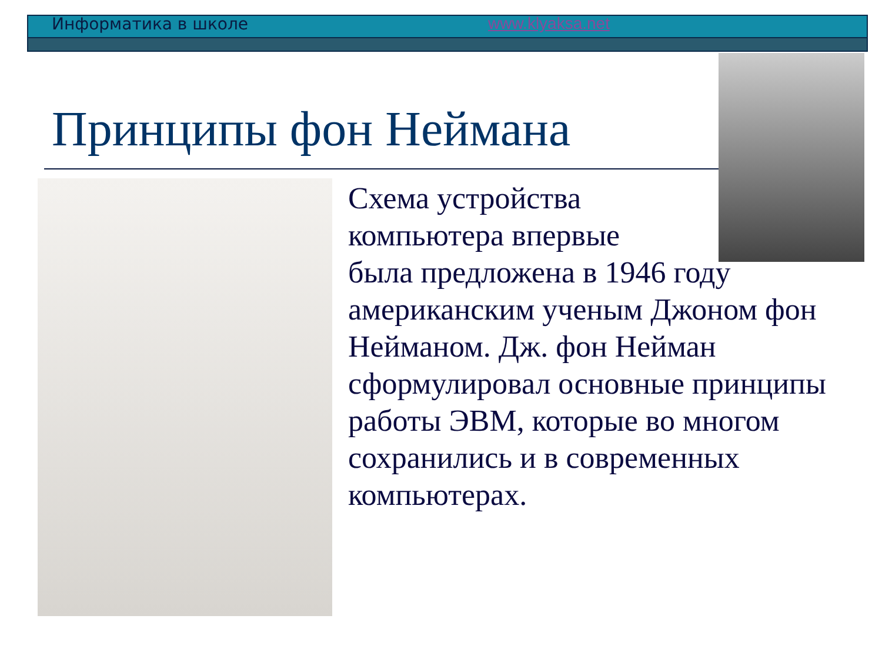Информатика в школе www.klyaksa.net
Принципы фон Неймана
Схема устройства
компьютера впервые
была предложена в 1946 году американским ученым Джоном фон Нейманом. Дж. фон Нейман сформулировал основные принципы работы ЭВМ, которые во многом сохранились и в современных компьютерах.